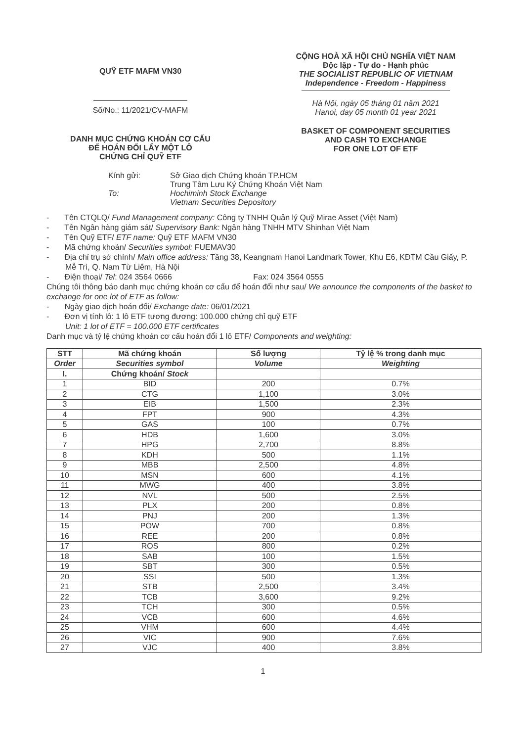QUỸ ETF MAFM VN30
Số/No.: 11/2021/CV-MAFM
DANH MỤC CHỨNG KHOÁN CƠ CẤU
ĐỂ HOÁN ĐỔI LẤY MỘT LÔ
CHỨNG CHỈ QUỸ ETF
CỘNG HOÀ XÃ HỘI CHỦ NGHĨA VIỆT NAM
Độc lập - Tự do - Hạnh phúc
THE SOCIALIST REPUBLIC OF VIETNAM
Independence - Freedom - Happiness
Hà Nội, ngày 05 tháng 01 năm 2021
Hanoi, day 05 month 01 year 2021
BASKET OF COMPONENT SECURITIES
AND CASH TO EXCHANGE
FOR ONE LOT OF ETF
Kính gửi:
To:
Sở Giao dịch Chứng khoán TP.HCM
Trung Tâm Lưu Ký Chứng Khoán Việt Nam
Hochiminh Stock Exchange
Vietnam Securities Depository
- Tên CTQLQ/ Fund Management company: Công ty TNHH Quản lý Quỹ Mirae Asset (Việt Nam)
- Tên Ngân hàng giám sát/ Supervisory Bank: Ngân hàng TNHH MTV Shinhan Việt Nam
- Tên Quỹ ETF/ ETF name: Quỹ ETF MAFM VN30
- Mã chứng khoán/ Securities symbol: FUEMAV30
- Địa chỉ trụ sở chính/ Main office address: Tầng 38, Keangnam Hanoi Landmark Tower, Khu E6, KĐTM Cầu Giấy, P. Mễ Trì, Q. Nam Từ Liêm, Hà Nội
- Điện thoại/ Tel: 024 3564 0666 Fax: 024 3564 0555
Chúng tôi thông báo danh mục chứng khoán cơ cấu để hoán đổi như sau/ We announce the components of the basket to exchange for one lot of ETF as follow:
- Ngày giao dịch hoán đổi/ Exchange date: 06/01/2021
- Đơn vị tính lô: 1 lô ETF tương đương: 100.000 chứng chỉ quỹ ETF
Unit: 1 lot of ETF = 100.000 ETF certificates
Danh mục và tỷ lệ chứng khoán cơ cấu hoán đổi 1 lô ETF/ Components and weighting:
| STT | Mã chứng khoán | Số lượng | Tỷ lệ % trong danh mục |
| --- | --- | --- | --- |
| Order | Securities symbol | Volume | Weighting |
| I. | Chứng khoán/ Stock | | |
| 1 | BID | 200 | 0.7% |
| 2 | CTG | 1,100 | 3.0% |
| 3 | EIB | 1,500 | 2.3% |
| 4 | FPT | 900 | 4.3% |
| 5 | GAS | 100 | 0.7% |
| 6 | HDB | 1,600 | 3.0% |
| 7 | HPG | 2,700 | 8.8% |
| 8 | KDH | 500 | 1.1% |
| 9 | MBB | 2,500 | 4.8% |
| 10 | MSN | 600 | 4.1% |
| 11 | MWG | 400 | 3.8% |
| 12 | NVL | 500 | 2.5% |
| 13 | PLX | 200 | 0.8% |
| 14 | PNJ | 200 | 1.3% |
| 15 | POW | 700 | 0.8% |
| 16 | REE | 200 | 0.8% |
| 17 | ROS | 800 | 0.2% |
| 18 | SAB | 100 | 1.5% |
| 19 | SBT | 300 | 0.5% |
| 20 | SSI | 500 | 1.3% |
| 21 | STB | 2,500 | 3.4% |
| 22 | TCB | 3,600 | 9.2% |
| 23 | TCH | 300 | 0.5% |
| 24 | VCB | 600 | 4.6% |
| 25 | VHM | 600 | 4.4% |
| 26 | VIC | 900 | 7.6% |
| 27 | VJC | 400 | 3.8% |
1